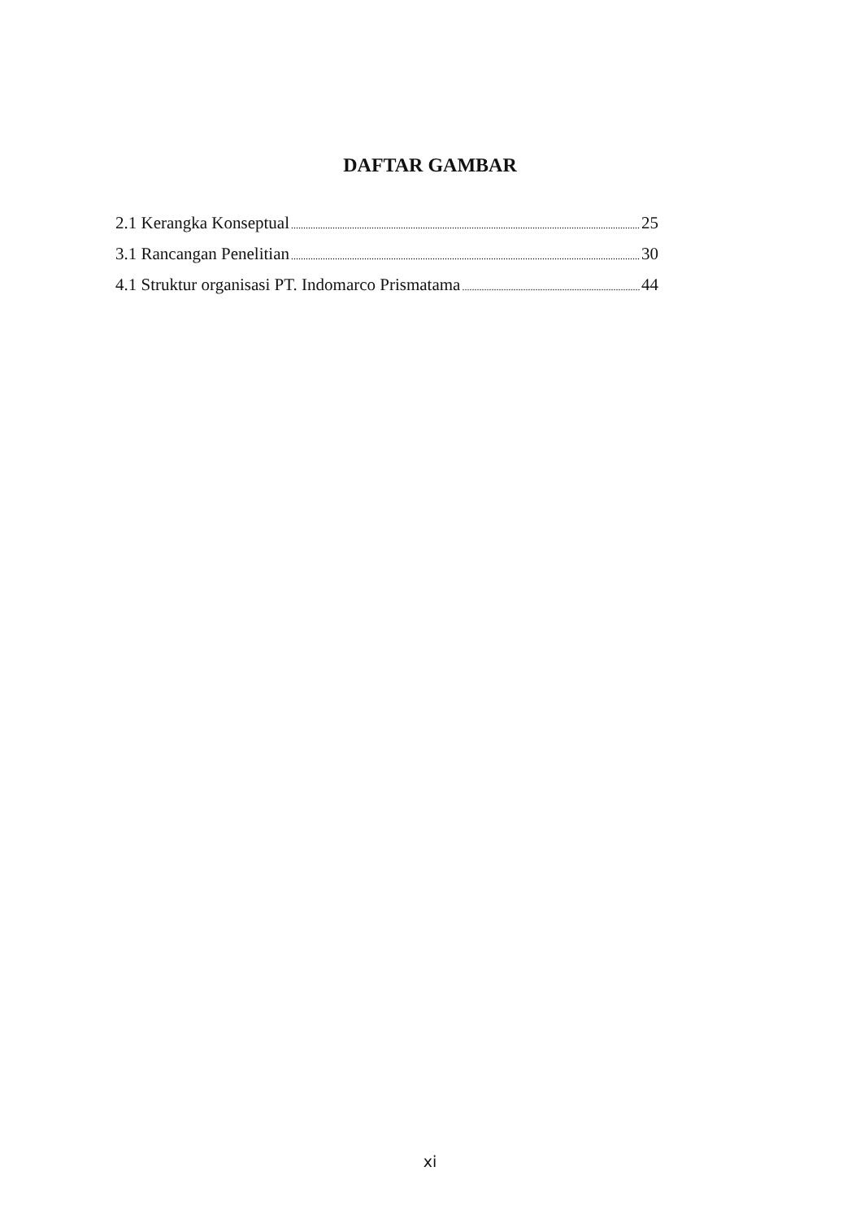DAFTAR GAMBAR
2.1 Kerangka Konseptual 25
3.1 Rancangan Penelitian 30
4.1 Struktur organisasi PT. Indomarco Prismatama 44
xi